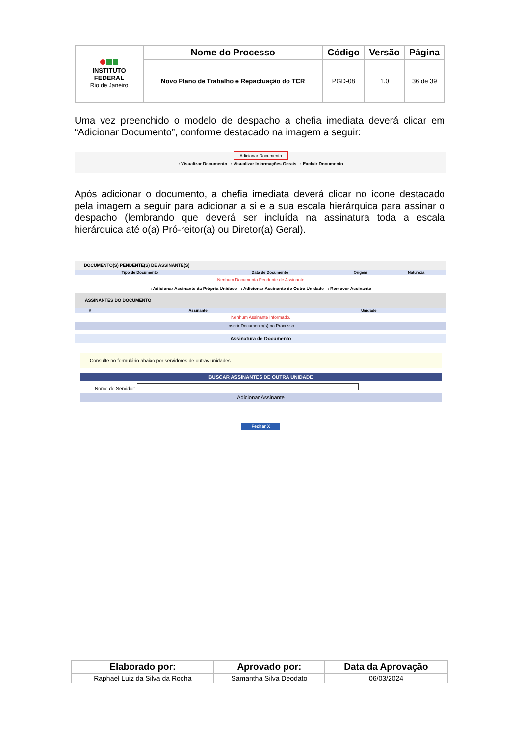| INSTITUTO FEDERAL Rio de Janeiro | Nome do Processo | Código | Versão | Página |
| | Novo Plano de Trabalho e Repactuação do TCR | PGD-08 | 1.0 | 36 de 39 |
Uma vez preenchido o modelo de despacho a chefia imediata deverá clicar em “Adicionar Documento”, conforme destacado na imagem a seguir:
Adicionar Documento
: Visualizar Documento : Visualizar Informações Gerais : Excluir Documento
Após adicionar o documento, a chefia imediata deverá clicar no ícone destacado pela imagem a seguir para adicionar a si e a sua escala hierárquica para assinar o despacho (lembrando que deverá ser incluída na assinatura toda a escala hierárquica até o(a) Pró-reitor(a) ou Diretor(a) Geral).
DOCUMENTO(S) PENDENTE(S) DE ASSINANTE(S)
| Tipo de Documento | Data de Documento | Origem | Natureza |
| --- | --- | --- | --- |
Nenhum Documento Pendente de Assinante
: Adicionar Assinante da Própria Unidade : Adicionar Assinante de Outra Unidade : Remover Assinante
ASSINANTES DO DOCUMENTO
| # | Assinante | Unidade |
| --- | --- | --- |
Nenhum Assinante Informado.
Inserir Documento(s) no Processo
Assinatura de Documento
Consulte no formulário abaixo por servidores de outras unidades.
BUSCAR ASSINANTES DE OUTRA UNIDADE
Nome do Servidor:
Adicionar Assinante
Fechar X
| Elaborado por: | Aprovado por: | Data da Aprovação |
| --- | --- | --- |
| Raphael Luiz da Silva da Rocha | Samantha Silva Deodato | 06/03/2024 |